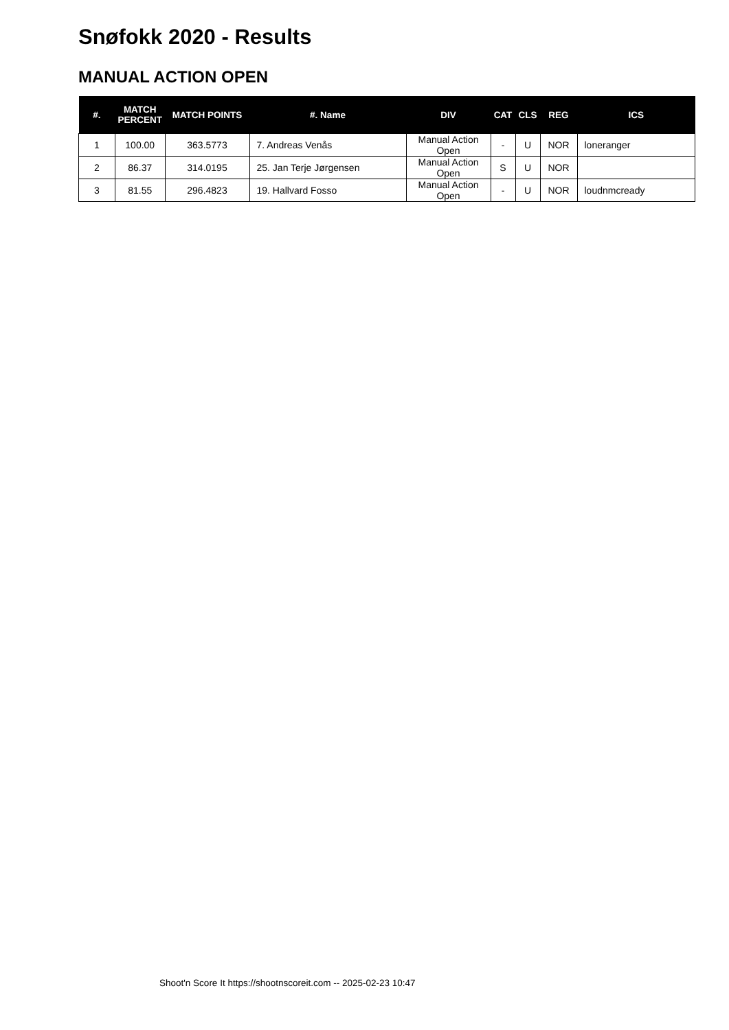Snøfokk 2020 - Results
MANUAL ACTION OPEN
| #. | MATCH PERCENT | MATCH POINTS | #. Name | DIV | CAT | CLS | REG | ICS |
| --- | --- | --- | --- | --- | --- | --- | --- | --- |
| 1 | 100.00 | 363.5773 | 7. Andreas Venås | Manual Action Open | - | U | NOR | loneranger |
| 2 | 86.37 | 314.0195 | 25. Jan Terje Jørgensen | Manual Action Open | S | U | NOR | |
| 3 | 81.55 | 296.4823 | 19. Hallvard Fosso | Manual Action Open | - | U | NOR | loudnmcready |
Shoot'n Score It https://shootnscoreit.com -- 2025-02-23 10:47